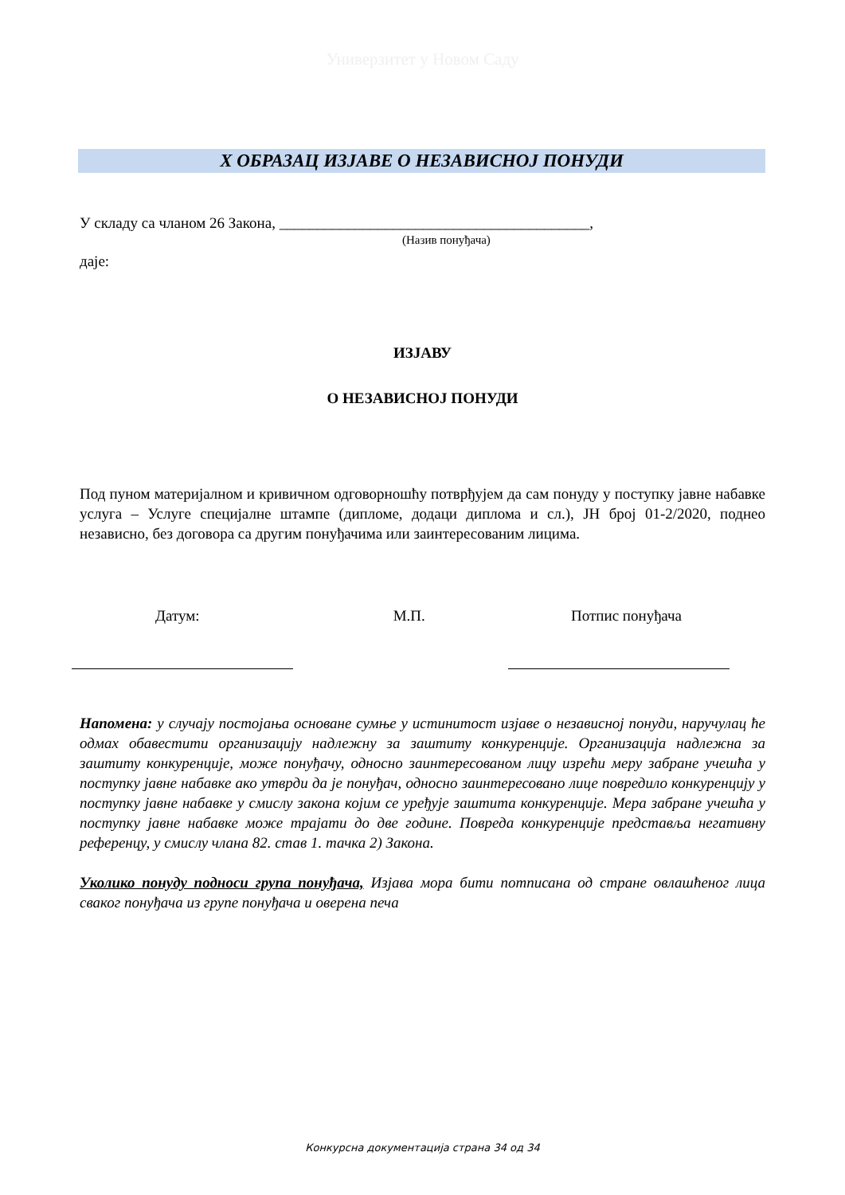Универзитет у Новом Саду
X ОБРАЗАЦ ИЗЈАВЕ О НЕЗАВИСНОЈ ПОНУДИ
У складу са чланом 26 Закона, _________________________________________,
(Назив понуђача)
даје:
ИЗЈАВУ
О НЕЗАВИСНОЈ ПОНУДИ
Под пуном материјалном и кривичном одговорношћу потврђујем да сам понуду у поступку јавне набавке услуга – Услуге специјалне штампе (дипломе, додаци диплома и сл.), ЈН број 01-2/2020, поднео независно, без договора са другим понуђачима или заинтересованим лицима.
Датум: М.П. Потпис понуђача
Напомена: у случају постојања основане сумње у истинитост изјаве о независној понуди, наручулац ће одмах обавестити организацију надлежну за заштиту конкуренције. Организација надлежна за заштиту конкуренције, може понуђачу, односно заинтересованом лицу изрећи меру забране учешћа у поступку јавне набавке ако утврди да је понуђач, односно заинтересовано лице повредило конкуренцију у поступку јавне набавке у смислу закона којим се уређује заштита конкуренције. Мера забране учешћа у поступку јавне набавке може трајати до две године. Повреда конкуренције представља негативну референцу, у смислу члана 82. став 1. тачка 2) Закона.
Уколико понуду подноси група понуђача, Изјава мора бити потписана од стране овлашћеног лица сваког понуђача из групе понуђача и оверена печа
Конкурсна документација страна 34 од 34